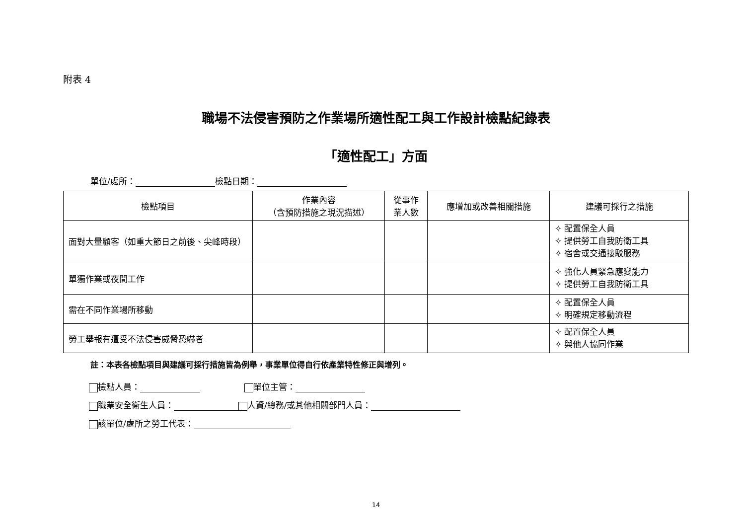附表 4
職場不法侵害預防之作業場所適性配工與工作設計檢點紀錄表
「適性配工」方面
單位/處所： 檢點日期：
| 檢點項目 | 作業內容 （含預防措施之現況描述） | 從事作 業人數 | 應增加或改善相關措施 | 建議可採行之措施 |
| --- | --- | --- | --- | --- |
| 面對大量顧客（如重大節日之前後、尖峰時段） | | | | ✧ 配置保全人員 ✧ 提供勞工自我防衛工具 ✧ 宿舍或交通接駁服務 |
| 單獨作業或夜間工作 | | | | ✧ 強化人員緊急應變能力 ✧ 提供勞工自我防衛工具 |
| 需在不同作業場所移動 | | | | ✧ 配置保全人員 ✧ 明確規定移動流程 |
| 勞工舉報有遭受不法侵害威脅恐嚇者 | | | | ✧ 配置保全人員 ✧ 與他人協同作業 |
註：本表各檢點項目與建議可採行措施皆為例舉，事業單位得自行依產業特性修正與增列。
檢點人員： 單位主管：
職業安全衛生人員： 人資/總務/或其他相關部門人員：
該單位/處所之勞工代表：
14